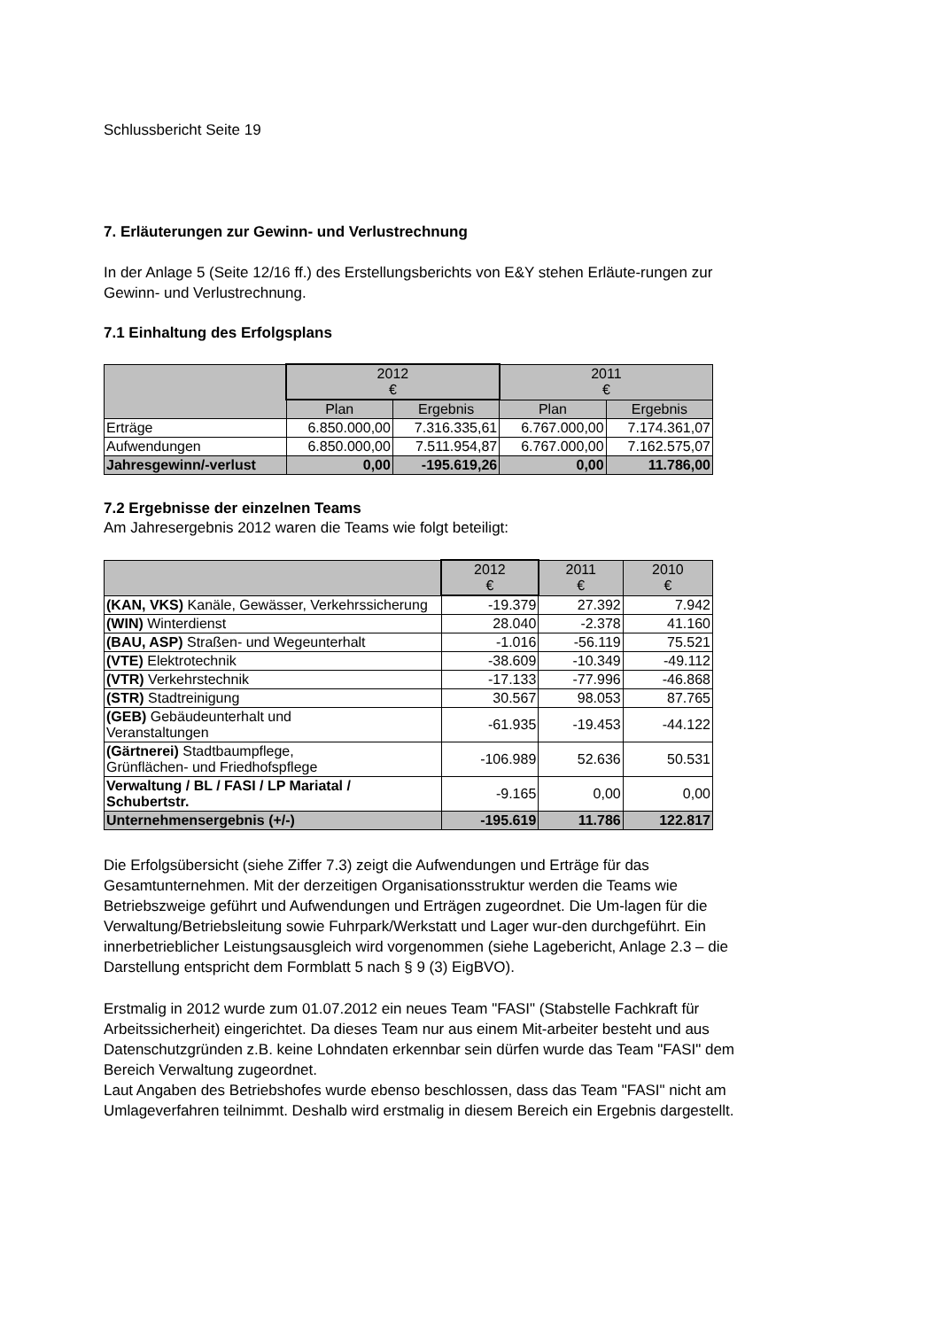Schlussbericht Seite 19
7. Erläuterungen zur Gewinn- und Verlustrechnung
In der Anlage 5 (Seite 12/16 ff.) des Erstellungsberichts von E&Y stehen Erläute-rungen zur Gewinn- und Verlustrechnung.
7.1 Einhaltung des Erfolgsplans
| | 2012 € | | 2011 € | |
| --- | --- | --- | --- | --- |
| | Plan | Ergebnis | Plan | Ergebnis |
| Erträge | 6.850.000,00 | 7.316.335,61 | 6.767.000,00 | 7.174.361,07 |
| Aufwendungen | 6.850.000,00 | 7.511.954,87 | 6.767.000,00 | 7.162.575,07 |
| Jahresgewinn/-verlust | 0,00 | -195.619,26 | 0,00 | 11.786,00 |
7.2 Ergebnisse der einzelnen Teams
Am Jahresergebnis 2012 waren die Teams wie folgt beteiligt:
| | 2012 € | 2011 € | 2010 € |
| --- | --- | --- | --- |
| (KAN, VKS) Kanäle, Gewässer, Verkehrssicherung | -19.379 | 27.392 | 7.942 |
| (WIN) Winterdienst | 28.040 | -2.378 | 41.160 |
| (BAU, ASP) Straßen- und Wegeunterhalt | -1.016 | -56.119 | 75.521 |
| (VTE) Elektrotechnik | -38.609 | -10.349 | -49.112 |
| (VTR) Verkehrstechnik | -17.133 | -77.996 | -46.868 |
| (STR) Stadtreinigung | 30.567 | 98.053 | 87.765 |
| (GEB) Gebäudeunterhalt und Veranstaltungen | -61.935 | -19.453 | -44.122 |
| (Gärtnerei) Stadtbaumpflege, Grünflächen- und Friedhofspflege | -106.989 | 52.636 | 50.531 |
| Verwaltung / BL / FASI / LP Mariatal / Schubertstr. | -9.165 | 0,00 | 0,00 |
| Unternehmensergebnis (+/-) | -195.619 | 11.786 | 122.817 |
Die Erfolgsübersicht (siehe Ziffer 7.3) zeigt die Aufwendungen und Erträge für das Gesamtunternehmen. Mit der derzeitigen Organisationsstruktur werden die Teams wie Betriebszweige geführt und Aufwendungen und Erträgen zugeordnet. Die Um-lagen für die Verwaltung/Betriebsleitung sowie Fuhrpark/Werkstatt und Lager wur-den durchgeführt. Ein innerbetrieblicher Leistungsausgleich wird vorgenommen (siehe Lagebericht, Anlage 2.3 – die Darstellung entspricht dem Formblatt 5 nach § 9 (3) EigBVO).
Erstmalig in 2012 wurde zum 01.07.2012 ein neues Team "FASI" (Stabstelle Fachkraft für Arbeitssicherheit) eingerichtet. Da dieses Team nur aus einem Mit-arbeiter besteht und aus Datenschutzgründen z.B. keine Lohndaten erkennbar sein dürfen wurde das Team "FASI" dem Bereich Verwaltung zugeordnet.
Laut Angaben des Betriebshofes wurde ebenso beschlossen, dass das Team "FASI" nicht am Umlageverfahren teilnimmt. Deshalb wird erstmalig in diesem Bereich ein Ergebnis dargestellt.